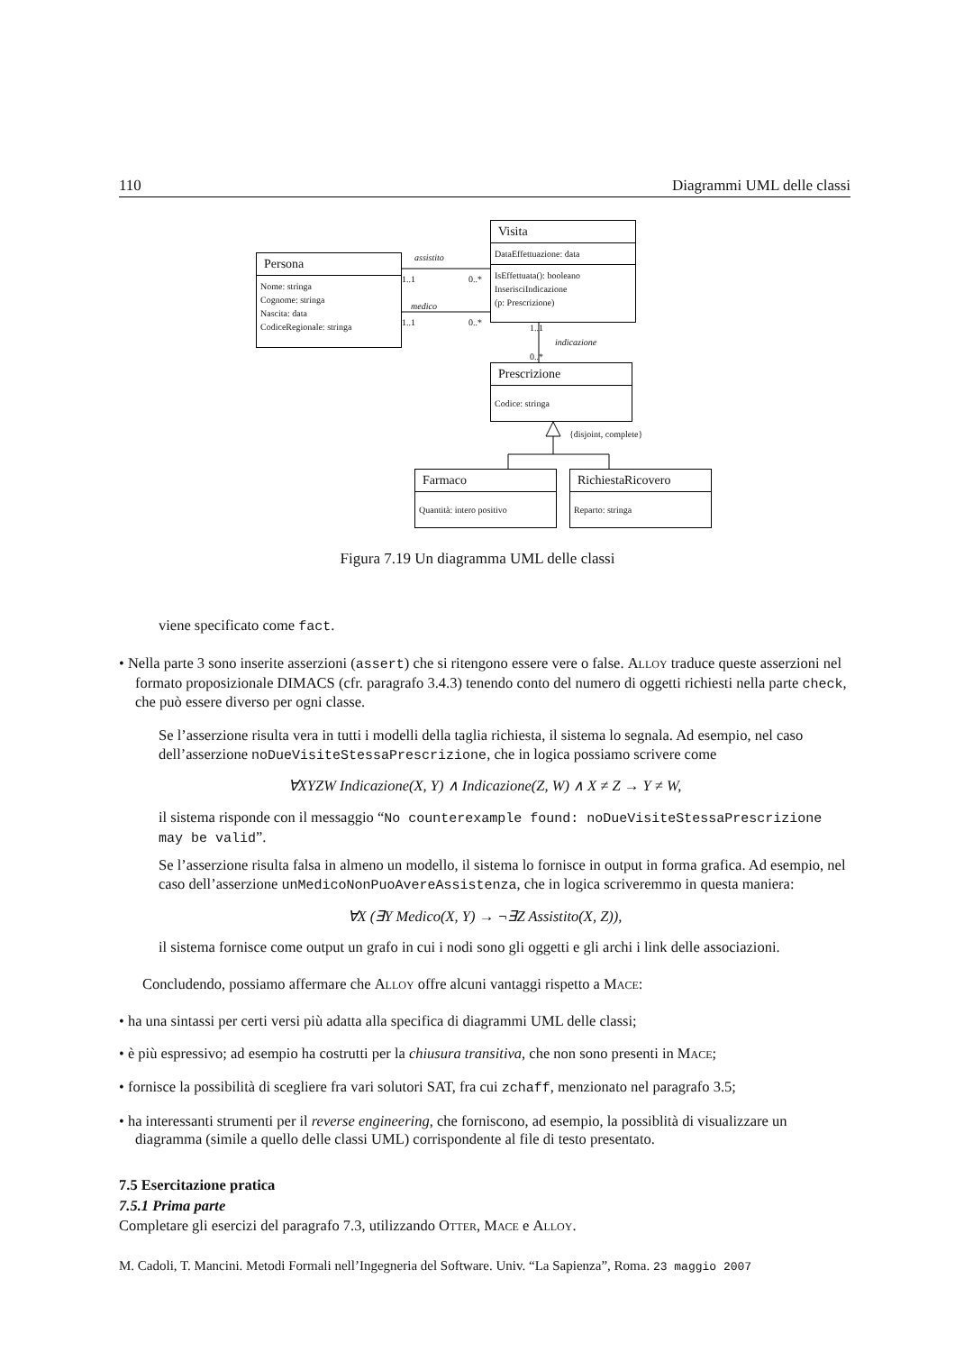110 Diagrammi UML delle classi
Persona
Nome: stringa
Cognome: stringa
Nascita: data
CodiceRegionale: stringa
Visita
DataEffettuazione: data
IsEffettuata(): booleano
InserisciIndicazione
(p: Prescrizione)
Prescrizione
Codice: stringa
Farmaco
Quantità: intero positivo
RichiestaRicovero
Reparto: stringa
assistito
1..1 0..*
medico
1..1 0..*
1..1
indicazione
0..*
{disjoint, complete}
Figura 7.19 Un diagramma UML delle classi
viene specificato come fact.
• Nella parte 3 sono inserite asserzioni (assert) che si ritengono essere vere o false. Alloy traduce queste asserzioni nel formato proposizionale DIMACS (cfr. paragrafo 3.4.3) tenendo conto del numero di oggetti richiesti nella parte check, che può essere diverso per ogni classe.
Se l’asserzione risulta vera in tutti i modelli della taglia richiesta, il sistema lo segnala. Ad esempio, nel caso dell’asserzione noDueVisiteStessaPrescrizione, che in logica possiamo scrivere come
∀XYZW Indicazione(X, Y) ∧ Indicazione(Z, W) ∧ X ≠ Z → Y ≠ W,
il sistema risponde con il messaggio “No counterexample found: noDueVisiteStessaPrescrizione may be valid”.
Se l’asserzione risulta falsa in almeno un modello, il sistema lo fornisce in output in forma grafica. Ad esempio, nel caso dell’asserzione unMedicoNonPuoAvereAssistenza, che in logica scriveremmo in questa maniera:
∀X (∃Y Medico(X, Y) → ¬∃Z Assistito(X, Z)),
il sistema fornisce come output un grafo in cui i nodi sono gli oggetti e gli archi i link delle associazioni.
Concludendo, possiamo affermare che Alloy offre alcuni vantaggi rispetto a Mace:
• ha una sintassi per certi versi più adatta alla specifica di diagrammi UML delle classi;
• è più espressivo; ad esempio ha costrutti per la chiusura transitiva, che non sono presenti in Mace;
• fornisce la possibilità di scegliere fra vari solutori SAT, fra cui zchaff, menzionato nel paragrafo 3.5;
• ha interessanti strumenti per il reverse engineering, che forniscono, ad esempio, la possiblità di visualizzare un diagramma (simile a quello delle classi UML) corrispondente al file di testo presentato.
7.5 Esercitazione pratica
7.5.1 Prima parte
Completare gli esercizi del paragrafo 7.3, utilizzando Otter, Mace e Alloy.
M. Cadoli, T. Mancini. Metodi Formali nell’Ingegneria del Software. Univ. “La Sapienza”, Roma. 23 maggio 2007